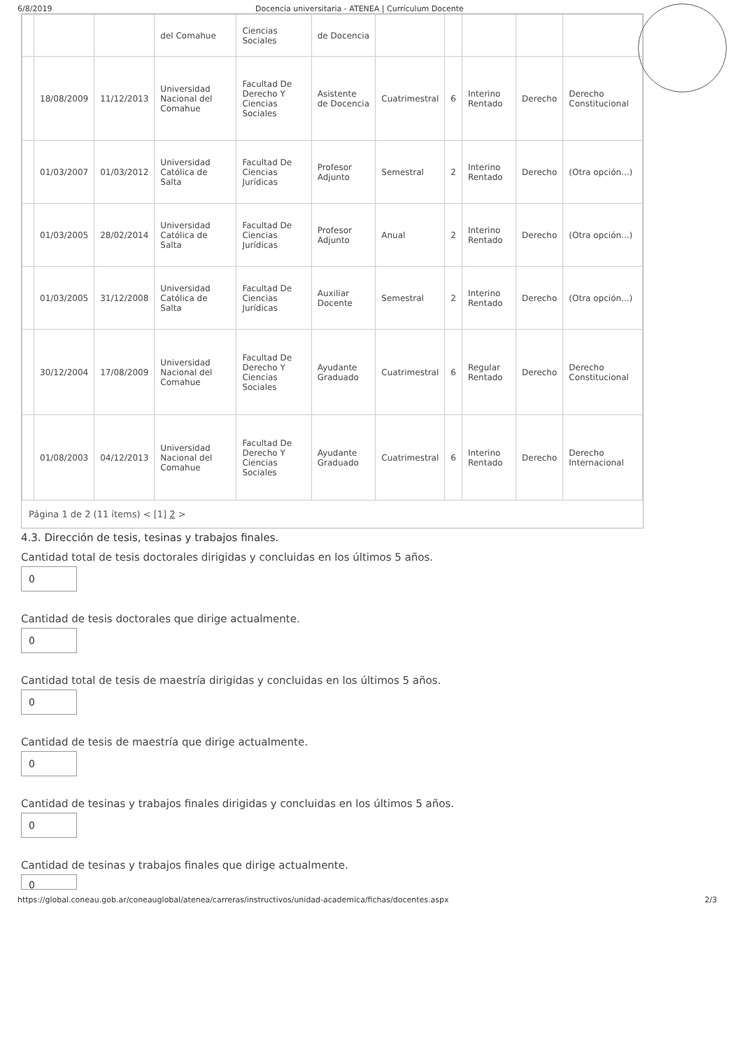6/8/2019 Docencia universitaria - ATENEA | Currículum Docente
| | | | del Comahue | Ciencias Sociales | de Docencia | | | | | |
| | 18/08/2009 | 11/12/2013 | Universidad Nacional del Comahue | Facultad De Derecho Y Ciencias Sociales | Asistente de Docencia | Cuatrimestral | 6 | Interino Rentado | Derecho | Derecho Constitucional |
| | 01/03/2007 | 01/03/2012 | Universidad Católica de Salta | Facultad De Ciencias Jurídicas | Profesor Adjunto | Semestral | 2 | Interino Rentado | Derecho | (Otra opción...) |
| | 01/03/2005 | 28/02/2014 | Universidad Católica de Salta | Facultad De Ciencias Jurídicas | Profesor Adjunto | Anual | 2 | Interino Rentado | Derecho | (Otra opción...) |
| | 01/03/2005 | 31/12/2008 | Universidad Católica de Salta | Facultad De Ciencias Jurídicas | Auxiliar Docente | Semestral | 2 | Interino Rentado | Derecho | (Otra opción...) |
| | 30/12/2004 | 17/08/2009 | Universidad Nacional del Comahue | Facultad De Derecho Y Ciencias Sociales | Ayudante Graduado | Cuatrimestral | 6 | Regular Rentado | Derecho | Derecho Constitucional |
| | 01/08/2003 | 04/12/2013 | Universidad Nacional del Comahue | Facultad De Derecho Y Ciencias Sociales | Ayudante Graduado | Cuatrimestral | 6 | Interino Rentado | Derecho | Derecho Internacional |
Página 1 de 2 (11 ítems) < [1] 2 >
4.3. Dirección de tesis, tesinas y trabajos finales.
Cantidad total de tesis doctorales dirigidas y concluidas en los últimos 5 años.
0
Cantidad de tesis doctorales que dirige actualmente.
0
Cantidad total de tesis de maestría dirigidas y concluidas en los últimos 5 años.
0
Cantidad de tesis de maestría que dirige actualmente.
0
Cantidad de tesinas y trabajos finales dirigidas y concluidas en los últimos 5 años.
0
Cantidad de tesinas y trabajos finales que dirige actualmente.
0
https://global.coneau.gob.ar/coneauglobal/atenea/carreras/instructivos/unidad-academica/fichas/docentes.aspx 2/3